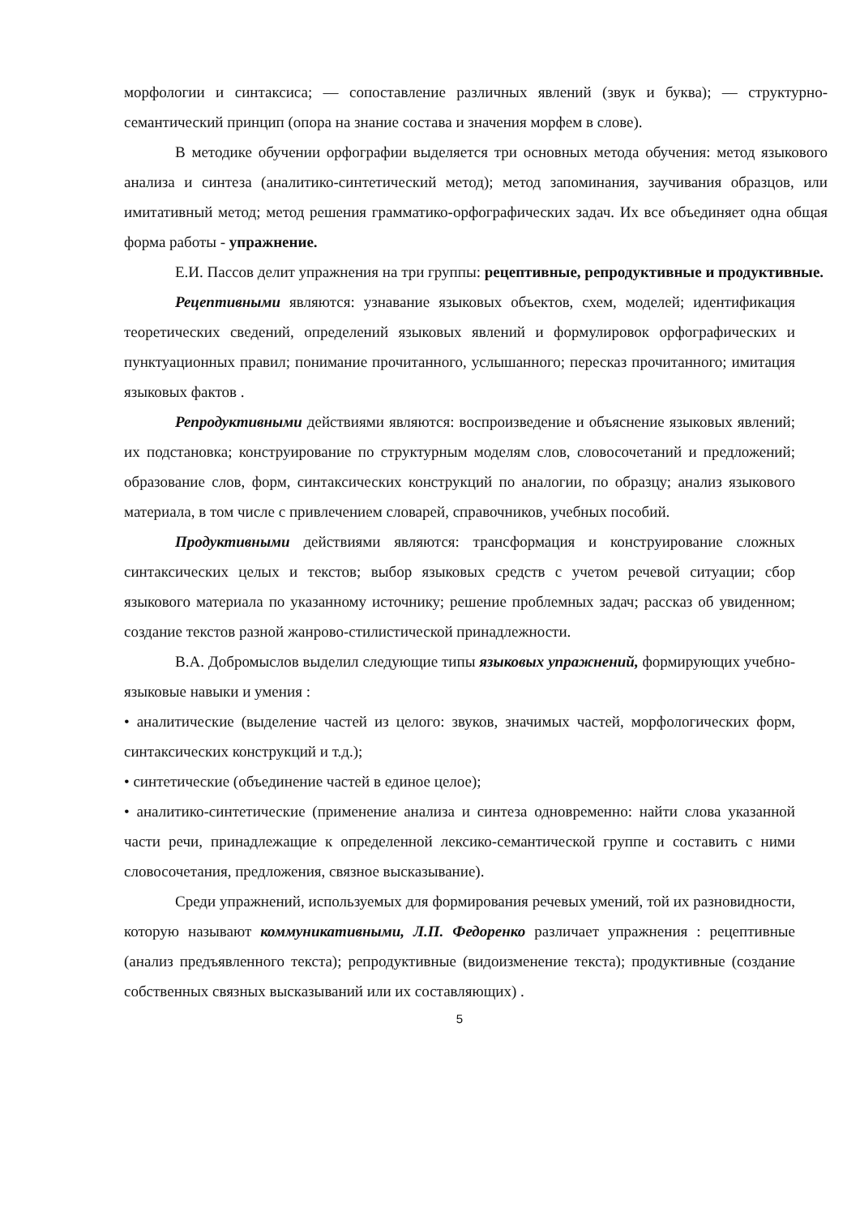морфологии и синтаксиса; — сопоставление различных явлений (звук и буква); — структурно-семантический принцип (опора на знание состава и значения морфем в слове).
В методике обучении орфографии выделяется три основных метода обучения: метод языкового анализа и синтеза (аналитико-синтетический метод); метод запоминания, заучивания образцов, или имитативный метод; метод решения грамматико-орфографических задач. Их все объединяет одна общая форма работы - упражнение.
Е.И. Пассов делит упражнения на три группы: рецептивные, репродуктивные и продуктивные.
Рецептивными являются: узнавание языковых объектов, схем, моделей; идентификация теоретических сведений, определений языковых явлений и формулировок орфографических и пунктуационных правил; понимание прочитанного, услышанного; пересказ прочитанного; имитация языковых фактов .
Репродуктивными действиями являются: воспроизведение и объяснение языковых явлений; их подстановка; конструирование по структурным моделям слов, словосочетаний и предложений; образование слов, форм, синтаксических конструкций по аналогии, по образцу; анализ языкового материала, в том числе с привлечением словарей, справочников, учебных пособий.
Продуктивными действиями являются: трансформация и конструирование сложных синтаксических целых и текстов; выбор языковых средств с учетом речевой ситуации; сбор языкового материала по указанному источнику; решение проблемных задач; рассказ об увиденном; создание текстов разной жанрово-стилистической принадлежности.
В.А. Добромыслов выделил следующие типы языковых упражнений, формирующих учебно-языковые навыки и умения :
• аналитические (выделение частей из целого: звуков, значимых частей, морфологических форм, синтаксических конструкций и т.д.);
• синтетические (объединение частей в единое целое);
• аналитико-синтетические (применение анализа и синтеза одновременно: найти слова указанной части речи, принадлежащие к определенной лексико-семантической группе и составить с ними словосочетания, предложения, связное высказывание).
Среди упражнений, используемых для формирования речевых умений, той их разновидности, которую называют коммуникативными, Л.П. Федоренко различает упражнения : рецептивные (анализ предъявленного текста); репродуктивные (видоизменение текста); продуктивные (создание собственных связных высказываний или их составляющих) .
5